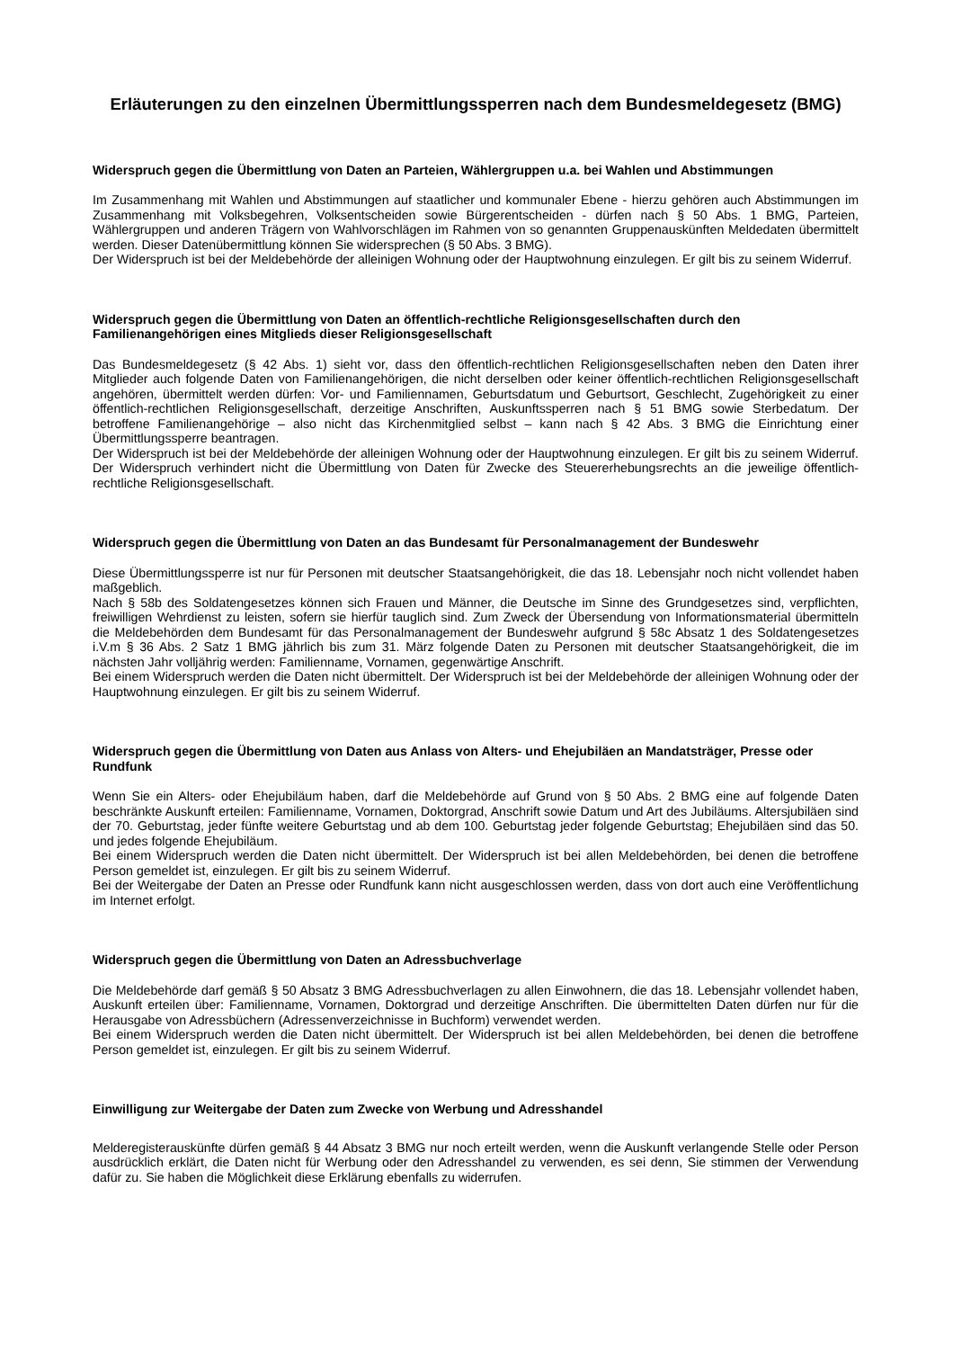Erläuterungen zu den einzelnen Übermittlungssperren nach dem Bundesmeldegesetz (BMG)
Widerspruch gegen die Übermittlung von Daten an Parteien, Wählergruppen u.a. bei Wahlen und Abstimmungen
Im Zusammenhang mit Wahlen und Abstimmungen auf staatlicher und kommunaler Ebene - hierzu gehören auch Abstimmungen im Zusammenhang mit Volksbegehren, Volksentscheiden sowie Bürgerentscheiden - dürfen nach § 50 Abs. 1 BMG, Parteien, Wählergruppen und anderen Trägern von Wahlvorschlägen im Rahmen von so genannten Gruppenauskünften Meldedaten übermittelt werden. Dieser Datenübermittlung können Sie widersprechen (§ 50 Abs. 3 BMG).
Der Widerspruch ist bei der Meldebehörde der alleinigen Wohnung oder der Hauptwohnung einzulegen. Er gilt bis zu seinem Widerruf.
Widerspruch gegen die Übermittlung von Daten an öffentlich-rechtliche Religionsgesellschaften durch den Familienangehörigen eines Mitglieds dieser Religionsgesellschaft
Das Bundesmeldegesetz (§ 42 Abs. 1) sieht vor, dass den öffentlich-rechtlichen Religionsgesellschaften neben den Daten ihrer Mitglieder auch folgende Daten von Familienangehörigen, die nicht derselben oder keiner öffentlich-rechtlichen Religionsgesellschaft angehören, übermittelt werden dürfen: Vor- und Familiennamen, Geburtsdatum und Geburtsort, Geschlecht, Zugehörigkeit zu einer öffentlich-rechtlichen Religionsgesellschaft, derzeitige Anschriften, Auskunftssperren nach § 51 BMG sowie Sterbedatum. Der betroffene Familienangehörige – also nicht das Kirchenmitglied selbst – kann nach § 42 Abs. 3 BMG die Einrichtung einer Übermittlungssperre beantragen.
Der Widerspruch ist bei der Meldebehörde der alleinigen Wohnung oder der Hauptwohnung einzulegen. Er gilt bis zu seinem Widerruf. Der Widerspruch verhindert nicht die Übermittlung von Daten für Zwecke des Steuererhebungsrechts an die jeweilige öffentlich-rechtliche Religionsgesellschaft.
Widerspruch gegen die Übermittlung von Daten an das Bundesamt für Personalmanagement der Bundeswehr
Diese Übermittlungssperre ist nur für Personen mit deutscher Staatsangehörigkeit, die das 18. Lebensjahr noch nicht vollendet haben maßgeblich.
Nach § 58b des Soldatengesetzes können sich Frauen und Männer, die Deutsche im Sinne des Grundgesetzes sind, verpflichten, freiwilligen Wehrdienst zu leisten, sofern sie hierfür tauglich sind. Zum Zweck der Übersendung von Informationsmaterial übermitteln die Meldebehörden dem Bundesamt für das Personalmanagement der Bundeswehr aufgrund § 58c Absatz 1 des Soldatengesetzes i.V.m § 36 Abs. 2 Satz 1 BMG jährlich bis zum 31. März folgende Daten zu Personen mit deutscher Staatsangehörigkeit, die im nächsten Jahr volljährig werden: Familienname, Vornamen, gegenwärtige Anschrift.
Bei einem Widerspruch werden die Daten nicht übermittelt. Der Widerspruch ist bei der Meldebehörde der alleinigen Wohnung oder der Hauptwohnung einzulegen. Er gilt bis zu seinem Widerruf.
Widerspruch gegen die Übermittlung von Daten aus Anlass von Alters- und Ehejubiläen an Mandatsträger, Presse oder Rundfunk
Wenn Sie ein Alters- oder Ehejubiläum haben, darf die Meldebehörde auf Grund von § 50 Abs. 2 BMG eine auf folgende Daten beschränkte Auskunft erteilen: Familienname, Vornamen, Doktorgrad, Anschrift sowie Datum und Art des Jubiläums. Altersjubiläen sind der 70. Geburtstag, jeder fünfte weitere Geburtstag und ab dem 100. Geburtstag jeder folgende Geburtstag; Ehejubiläen sind das 50. und jedes folgende Ehejubiläum.
Bei einem Widerspruch werden die Daten nicht übermittelt. Der Widerspruch ist bei allen Meldebehörden, bei denen die betroffene Person gemeldet ist, einzulegen. Er gilt bis zu seinem Widerruf.
Bei der Weitergabe der Daten an Presse oder Rundfunk kann nicht ausgeschlossen werden, dass von dort auch eine Veröffentlichung im Internet erfolgt.
Widerspruch gegen die Übermittlung von Daten an Adressbuchverlage
Die Meldebehörde darf gemäß § 50 Absatz 3 BMG Adressbuchverlagen zu allen Einwohnern, die das 18. Lebensjahr vollendet haben, Auskunft erteilen über: Familienname, Vornamen, Doktorgrad und derzeitige Anschriften. Die übermittelten Daten dürfen nur für die Herausgabe von Adressbüchern (Adressenverzeichnisse in Buchform) verwendet werden.
Bei einem Widerspruch werden die Daten nicht übermittelt. Der Widerspruch ist bei allen Meldebehörden, bei denen die betroffene Person gemeldet ist, einzulegen. Er gilt bis zu seinem Widerruf.
Einwilligung zur Weitergabe der Daten zum Zwecke von Werbung und Adresshandel
Melderegisterauskünfte dürfen gemäß § 44 Absatz 3 BMG nur noch erteilt werden, wenn die Auskunft verlangende Stelle oder Person ausdrücklich erklärt, die Daten nicht für Werbung oder den Adresshandel zu verwenden, es sei denn, Sie stimmen der Verwendung dafür zu. Sie haben die Möglichkeit diese Erklärung ebenfalls zu widerrufen.